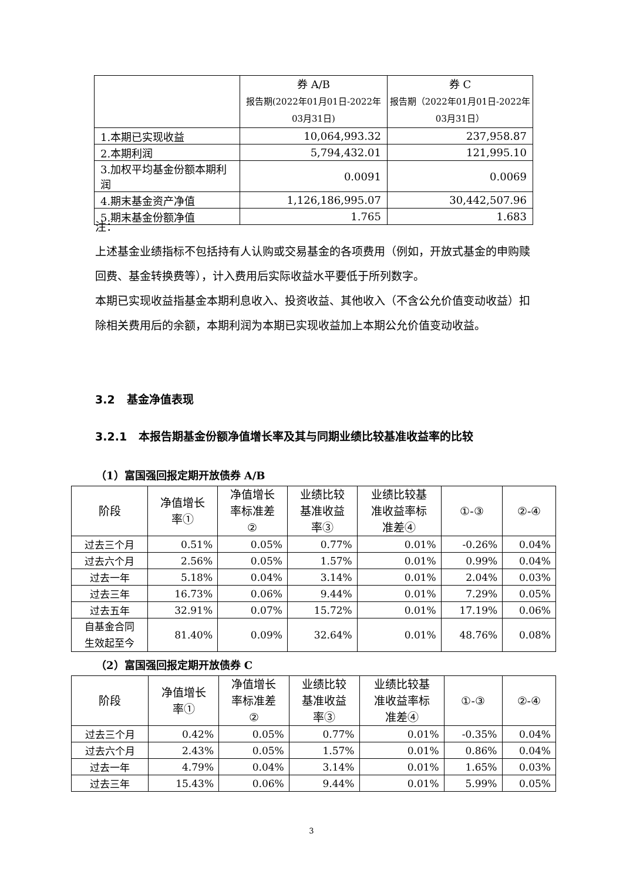| | 券 A/B 报告期(2022年01月01日-2022年03月31日) | 券 C 报告期（2022年01月01日-2022年03月31日） |
| --- | --- | --- |
| 1.本期已实现收益 | 10,064,993.32 | 237,958.87 |
| 2.本期利润 | 5,794,432.01 | 121,995.10 |
| 3.加权平均基金份额本期利润 | 0.0091 | 0.0069 |
| 4.期末基金资产净值 | 1,126,186,995.07 | 30,442,507.96 |
| 5.期末基金份额净值 | 1.765 | 1.683 |
注：
上述基金业绩指标不包括持有人认购或交易基金的各项费用（例如，开放式基金的申购赎回费、基金转换费等），计入费用后实际收益水平要低于所列数字。
本期已实现收益指基金本期利息收入、投资收益、其他收入（不含公允价值变动收益）扣除相关费用后的余额，本期利润为本期已实现收益加上本期公允价值变动收益。
3.2 基金净值表现
3.2.1 本报告期基金份额净值增长率及其与同期业绩比较基准收益率的比较
（1）富国强回报定期开放债券 A/B
| 阶段 | 净值增长 率① | 净值增长 率标准差 ② | 业绩比较 基准收益 率③ | 业绩比较基 准收益率标 准差④ | ①-③ | ②-④ |
| --- | --- | --- | --- | --- | --- | --- |
| 过去三个月 | 0.51% | 0.05% | 0.77% | 0.01% | -0.26% | 0.04% |
| 过去六个月 | 2.56% | 0.05% | 1.57% | 0.01% | 0.99% | 0.04% |
| 过去一年 | 5.18% | 0.04% | 3.14% | 0.01% | 2.04% | 0.03% |
| 过去三年 | 16.73% | 0.06% | 9.44% | 0.01% | 7.29% | 0.05% |
| 过去五年 | 32.91% | 0.07% | 15.72% | 0.01% | 17.19% | 0.06% |
| 自基金合同 生效起至今 | 81.40% | 0.09% | 32.64% | 0.01% | 48.76% | 0.08% |
（2）富国强回报定期开放债券 C
| 阶段 | 净值增长 率① | 净值增长 率标准差 ② | 业绩比较 基准收益 率③ | 业绩比较基 准收益率标 准差④ | ①-③ | ②-④ |
| --- | --- | --- | --- | --- | --- | --- |
| 过去三个月 | 0.42% | 0.05% | 0.77% | 0.01% | -0.35% | 0.04% |
| 过去六个月 | 2.43% | 0.05% | 1.57% | 0.01% | 0.86% | 0.04% |
| 过去一年 | 4.79% | 0.04% | 3.14% | 0.01% | 1.65% | 0.03% |
| 过去三年 | 15.43% | 0.06% | 9.44% | 0.01% | 5.99% | 0.05% |
3